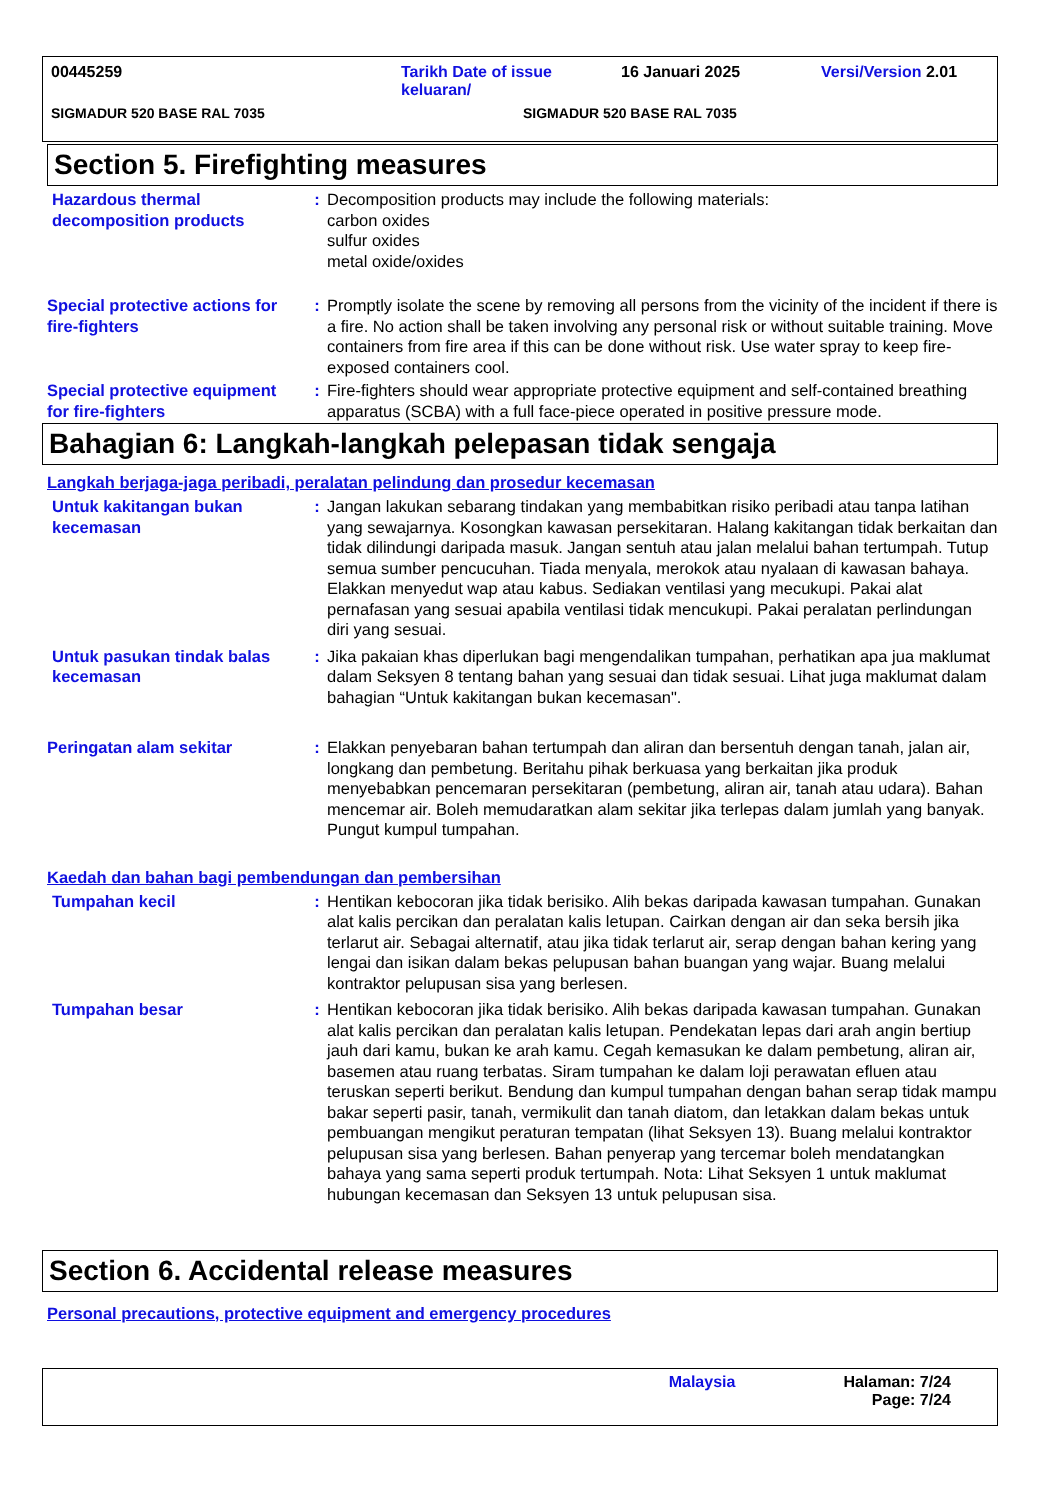00445259 Tarikh Date of issue keluaran/
16 Januari 2025 Versi/Version 2.01
SIGMADUR 520 BASE RAL 7035 SIGMADUR 520 BASE RAL 7035
Section 5. Firefighting measures
Hazardous thermal decomposition products
: Decomposition products may include the following materials:
carbon oxides
sulfur oxides
metal oxide/oxides
Special protective actions for fire-fighters
: Promptly isolate the scene by removing all persons from the vicinity of the incident if there is a fire. No action shall be taken involving any personal risk or without suitable training. Move containers from fire area if this can be done without risk. Use water spray to keep fire-exposed containers cool.
Special protective equipment for fire-fighters
: Fire-fighters should wear appropriate protective equipment and self-contained breathing apparatus (SCBA) with a full face-piece operated in positive pressure mode.
Bahagian 6: Langkah-langkah pelepasan tidak sengaja
Langkah berjaga-jaga peribadi, peralatan pelindung dan prosedur kecemasan
Untuk kakitangan bukan kecemasan
: Jangan lakukan sebarang tindakan yang membabitkan risiko peribadi atau tanpa latihan yang sewajarnya. Kosongkan kawasan persekitaran. Halang kakitangan tidak berkaitan dan tidak dilindungi daripada masuk. Jangan sentuh atau jalan melalui bahan tertumpah. Tutup semua sumber pencucuhan. Tiada menyala, merokok atau nyalaan di kawasan bahaya. Elakkan menyedut wap atau kabus. Sediakan ventilasi yang mecukupi. Pakai alat pernafasan yang sesuai apabila ventilasi tidak mencukupi. Pakai peralatan perlindungan diri yang sesuai.
Untuk pasukan tindak balas kecemasan
: Jika pakaian khas diperlukan bagi mengendalikan tumpahan, perhatikan apa jua maklumat dalam Seksyen 8 tentang bahan yang sesuai dan tidak sesuai. Lihat juga maklumat dalam bahagian “Untuk kakitangan bukan kecemasan".
Peringatan alam sekitar : Elakkan penyebaran bahan tertumpah dan aliran dan bersentuh dengan tanah, jalan air, longkang dan pembetung. Beritahu pihak berkuasa yang berkaitan jika produk menyebabkan pencemaran persekitaran (pembetung, aliran air, tanah atau udara). Bahan mencemar air. Boleh memudaratkan alam sekitar jika terlepas dalam jumlah yang banyak. Pungut kumpul tumpahan.
Kaedah dan bahan bagi pembendungan dan pembersihan
Tumpahan kecil : Hentikan kebocoran jika tidak berisiko. Alih bekas daripada kawasan tumpahan. Gunakan alat kalis percikan dan peralatan kalis letupan. Cairkan dengan air dan seka bersih jika terlarut air. Sebagai alternatif, atau jika tidak terlarut air, serap dengan bahan kering yang lengai dan isikan dalam bekas pelupusan bahan buangan yang wajar. Buang melalui kontraktor pelupusan sisa yang berlesen.
Tumpahan besar : Hentikan kebocoran jika tidak berisiko. Alih bekas daripada kawasan tumpahan. Gunakan alat kalis percikan dan peralatan kalis letupan. Pendekatan lepas dari arah angin bertiup jauh dari kamu, bukan ke arah kamu. Cegah kemasukan ke dalam pembetung, aliran air, basemen atau ruang terbatas. Siram tumpahan ke dalam loji perawatan efluen atau teruskan seperti berikut. Bendung dan kumpul tumpahan dengan bahan serap tidak mampu bakar seperti pasir, tanah, vermikulit dan tanah diatom, dan letakkan dalam bekas untuk pembuangan mengikut peraturan tempatan (lihat Seksyen 13). Buang melalui kontraktor pelupusan sisa yang berlesen. Bahan penyerap yang tercemar boleh mendatangkan bahaya yang sama seperti produk tertumpah. Nota: Lihat Seksyen 1 untuk maklumat hubungan kecemasan dan Seksyen 13 untuk pelupusan sisa.
Section 6. Accidental release measures
Personal precautions, protective equipment and emergency procedures
Malaysia Halaman: 7/24
Page: 7/24